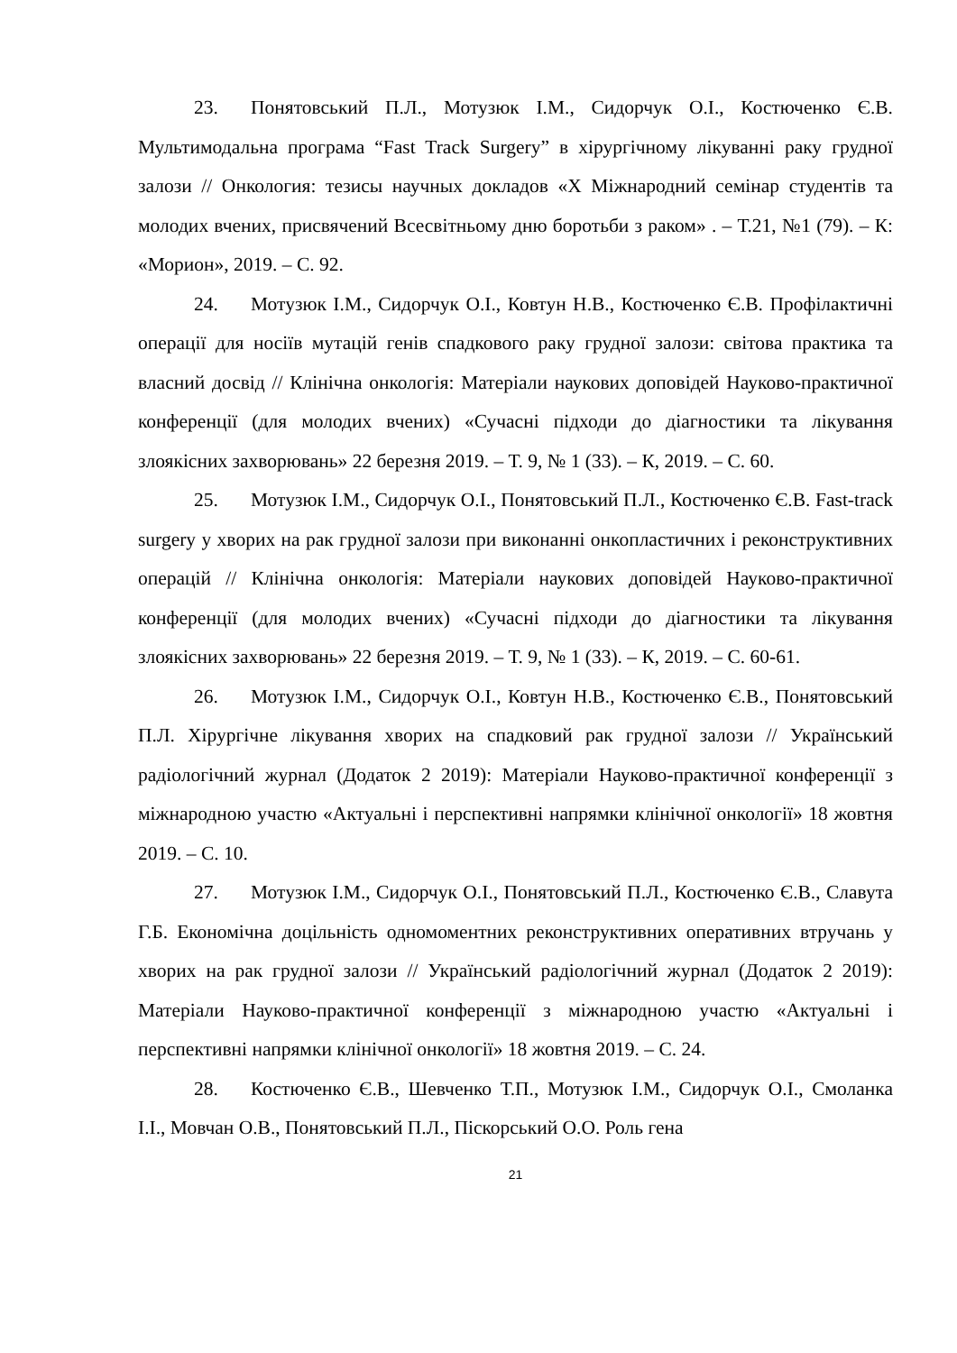23. Понятовський П.Л., Мотузюк І.М., Сидорчук О.І., Костюченко Є.В. Мультимодальна програма “Fast Track Surgery” в хірургічному лікуванні раку грудної залози // Онкология: тезисы научных докладов «Х Міжнародний семінар студентів та молодих вчених, присвячений Всесвітньому дню боротьби з раком» . – Т.21, №1 (79). – К: «Морион», 2019. – С. 92.
24. Мотузюк І.М., Сидорчук О.І., Ковтун Н.В., Костюченко Є.В. Профілактичні операції для носіїв мутацій генів спадкового раку грудної залози: світова практика та власний досвід // Клінічна онкологія: Матеріали наукових доповідей Науково-практичної конференції (для молодих вчених) «Сучасні підходи до діагностики та лікування злоякісних захворювань» 22 березня 2019. – Т. 9, № 1 (33). – К, 2019. – С. 60.
25. Мотузюк І.М., Сидорчук О.І., Понятовський П.Л., Костюченко Є.В. Fast-track surgery у хворих на рак грудної залози при виконанні онкопластичних і реконструктивних операцій // Клінічна онкологія: Матеріали наукових доповідей Науково-практичної конференції (для молодих вчених) «Сучасні підходи до діагностики та лікування злоякісних захворювань» 22 березня 2019. – Т. 9, № 1 (33). – К, 2019. – С. 60-61.
26. Мотузюк І.М., Сидорчук О.І., Ковтун Н.В., Костюченко Є.В., Понятовський П.Л. Хірургічне лікування хворих на спадковий рак грудної залози // Український радіологічний журнал (Додаток 2 2019): Матеріали Науково-практичної конференції з міжнародною участю «Актуальні і перспективні напрямки клінічної онкології» 18 жовтня 2019. – С. 10.
27. Мотузюк І.М., Сидорчук О.І., Понятовський П.Л., Костюченко Є.В., Славута Г.Б. Економічна доцільність одномоментних реконструктивних оперативних втручань у хворих на рак грудної залози // Український радіологічний журнал (Додаток 2 2019): Матеріали Науково-практичної конференції з міжнародною участю «Актуальні і перспективні напрямки клінічної онкології» 18 жовтня 2019. – С. 24.
28. Костюченко Є.В., Шевченко Т.П., Мотузюк І.М., Сидорчук О.І., Смоланка І.І., Мовчан О.В., Понятовський П.Л., Піскорський О.О. Роль гена
21